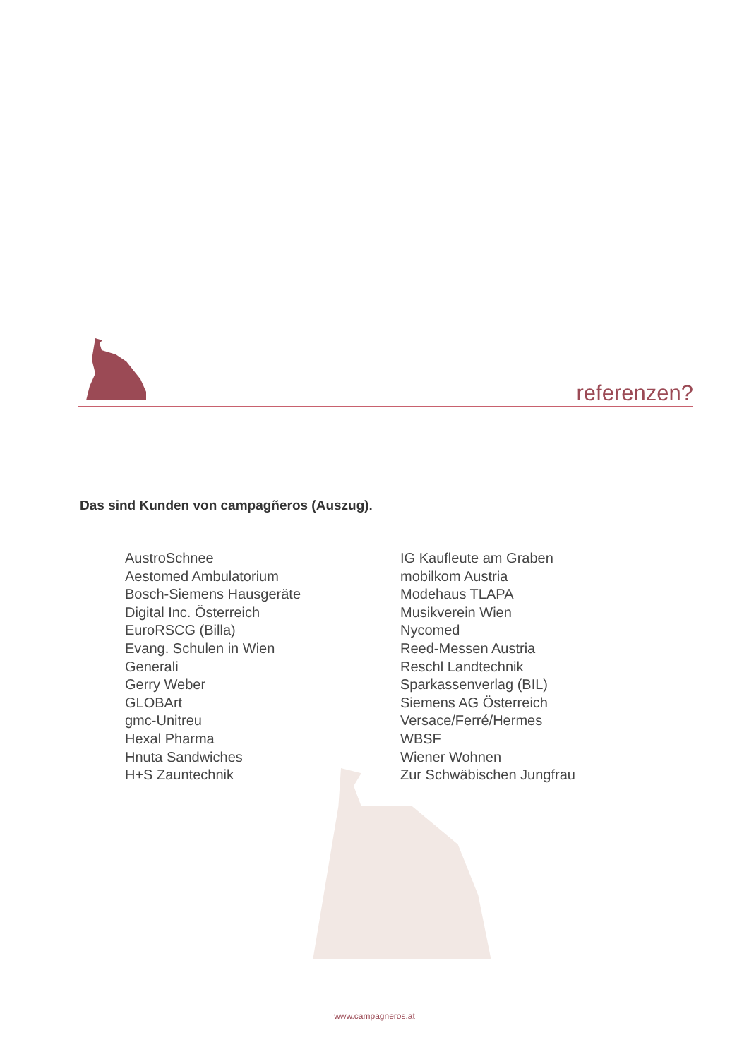referenzen?
Das sind Kunden von campagñeros (Auszug).
AustroSchnee
Aestomed Ambulatorium
Bosch-Siemens Hausgeräte
Digital Inc. Österreich
EuroRSCG (Billa)
Evang. Schulen in Wien
Generali
Gerry Weber
GLOBArt
gmc-Unitreu
Hexal Pharma
Hnuta Sandwiches
H+S Zauntechnik
IG Kaufleute am Graben
mobilkom Austria
Modehaus TLAPA
Musikverein Wien
Nycomed
Reed-Messen Austria
Reschl Landtechnik
Sparkassenverlag (BIL)
Siemens AG Österreich
Versace/Ferré/Hermes
WBSF
Wiener Wohnen
Zur Schwäbischen Jungfrau
www.campagneros.at